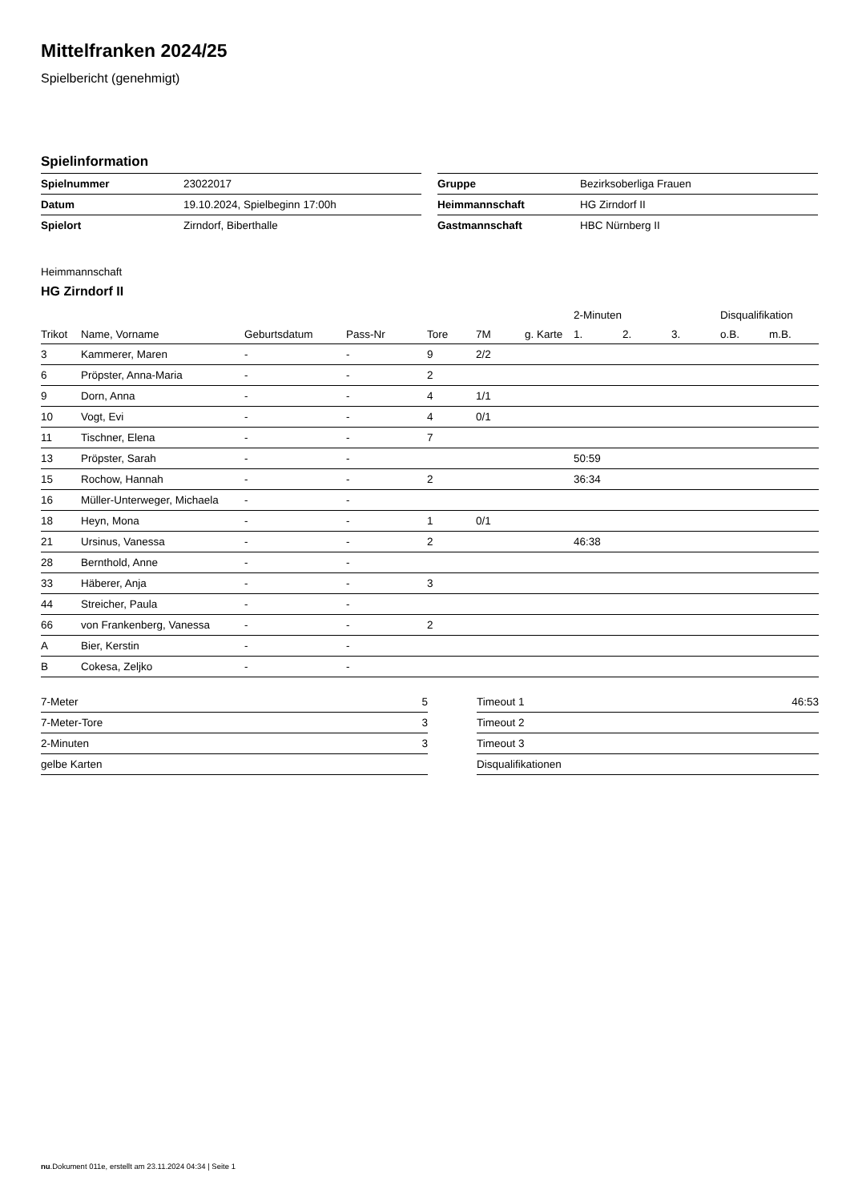Mittelfranken 2024/25
Spielbericht (genehmigt)
Spielinformation
| Spielnummer | 23022017 |
| Datum | 19.10.2024, Spielbeginn 17:00h |
| Spielort | Zirndorf, Biberthalle |
| Gruppe | Bezirksoberliga Frauen |
| Heimmannschaft | HG Zirndorf II |
| Gastmannschaft | HBC Nürnberg II |
Heimmannschaft
HG Zirndorf II
| | | | | | | | 2-Minuten | | | Disqualifikation | |
| --- | --- | --- | --- | --- | --- | --- | --- | --- | --- | --- | --- |
| Trikot | Name, Vorname | Geburtsdatum | Pass-Nr | Tore | 7M | g. Karte | 1. | 2. | 3. | o.B. | m.B. |
| 3 | Kammerer, Maren | - | - | 9 | 2/2 | | | | | | |
| 6 | Pröpster, Anna-Maria | - | - | 2 | | | | | | | |
| 9 | Dorn, Anna | - | - | 4 | 1/1 | | | | | | |
| 10 | Vogt, Evi | - | - | 4 | 0/1 | | | | | | |
| 11 | Tischner, Elena | - | - | 7 | | | | | | | |
| 13 | Pröpster, Sarah | - | - | | | | 50:59 | | | | |
| 15 | Rochow, Hannah | - | - | 2 | | | 36:34 | | | | |
| 16 | Müller-Unterweger, Michaela | - | - | | | | | | | | |
| 18 | Heyn, Mona | - | - | 1 | 0/1 | | | | | | |
| 21 | Ursinus, Vanessa | - | - | 2 | | | 46:38 | | | | |
| 28 | Bernthold, Anne | - | - | | | | | | | | |
| 33 | Häberer, Anja | - | - | 3 | | | | | | | |
| 44 | Streicher, Paula | - | - | | | | | | | | |
| 66 | von Frankenberg, Vanessa | - | - | 2 | | | | | | | |
| A | Bier, Kerstin | - | - | | | | | | | | |
| B | Cokesa, Zeljko | - | - | | | | | | | | |
| 7-Meter | 5 |
| 7-Meter-Tore | 3 |
| 2-Minuten | 3 |
| gelbe Karten | |
| Timeout 1 | 46:53 |
| Timeout 2 | |
| Timeout 3 | |
| Disqualifikationen | |
nu.Dokument 011e, erstellt am 23.11.2024 04:34 | Seite 1